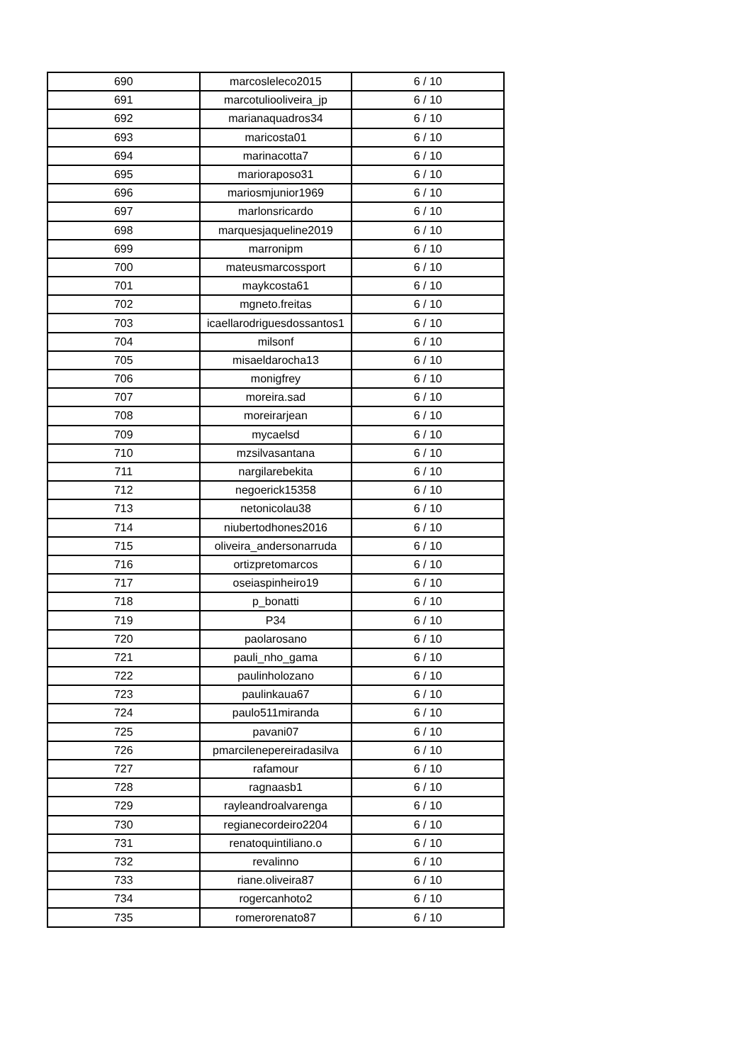| 690 | marcosleleco2015 | 6 / 10 |
| 691 | marcotuliooliveira_jp | 6 / 10 |
| 692 | marianaquadros34 | 6 / 10 |
| 693 | maricosta01 | 6 / 10 |
| 694 | marinacotta7 | 6 / 10 |
| 695 | marioraposo31 | 6 / 10 |
| 696 | mariosmjunior1969 | 6 / 10 |
| 697 | marlonsricardo | 6 / 10 |
| 698 | marquesjaqueline2019 | 6 / 10 |
| 699 | marronipm | 6 / 10 |
| 700 | mateusmarcossport | 6 / 10 |
| 701 | maykcosta61 | 6 / 10 |
| 702 | mgneto.freitas | 6 / 10 |
| 703 | icaellarodriguesdossantos1 | 6 / 10 |
| 704 | milsonf | 6 / 10 |
| 705 | misaeldarocha13 | 6 / 10 |
| 706 | monigfrey | 6 / 10 |
| 707 | moreira.sad | 6 / 10 |
| 708 | moreirarjean | 6 / 10 |
| 709 | mycaelsd | 6 / 10 |
| 710 | mzsilvasantana | 6 / 10 |
| 711 | nargilarebekita | 6 / 10 |
| 712 | negoerick15358 | 6 / 10 |
| 713 | netonicolau38 | 6 / 10 |
| 714 | niubertodhones2016 | 6 / 10 |
| 715 | oliveira_andersonarruda | 6 / 10 |
| 716 | ortizpretomarcos | 6 / 10 |
| 717 | oseiaspinheiro19 | 6 / 10 |
| 718 | p_bonatti | 6 / 10 |
| 719 | P34 | 6 / 10 |
| 720 | paolarosano | 6 / 10 |
| 721 | pauli_nho_gama | 6 / 10 |
| 722 | paulinholozano | 6 / 10 |
| 723 | paulinkaua67 | 6 / 10 |
| 724 | paulo511miranda | 6 / 10 |
| 725 | pavani07 | 6 / 10 |
| 726 | pmarcilenepereiradasilva | 6 / 10 |
| 727 | rafamour | 6 / 10 |
| 728 | ragnaasb1 | 6 / 10 |
| 729 | rayleandroalvarenga | 6 / 10 |
| 730 | regianecordeiro2204 | 6 / 10 |
| 731 | renatoquintiliano.o | 6 / 10 |
| 732 | revalinno | 6 / 10 |
| 733 | riane.oliveira87 | 6 / 10 |
| 734 | rogercanhoto2 | 6 / 10 |
| 735 | romerorenato87 | 6 / 10 |